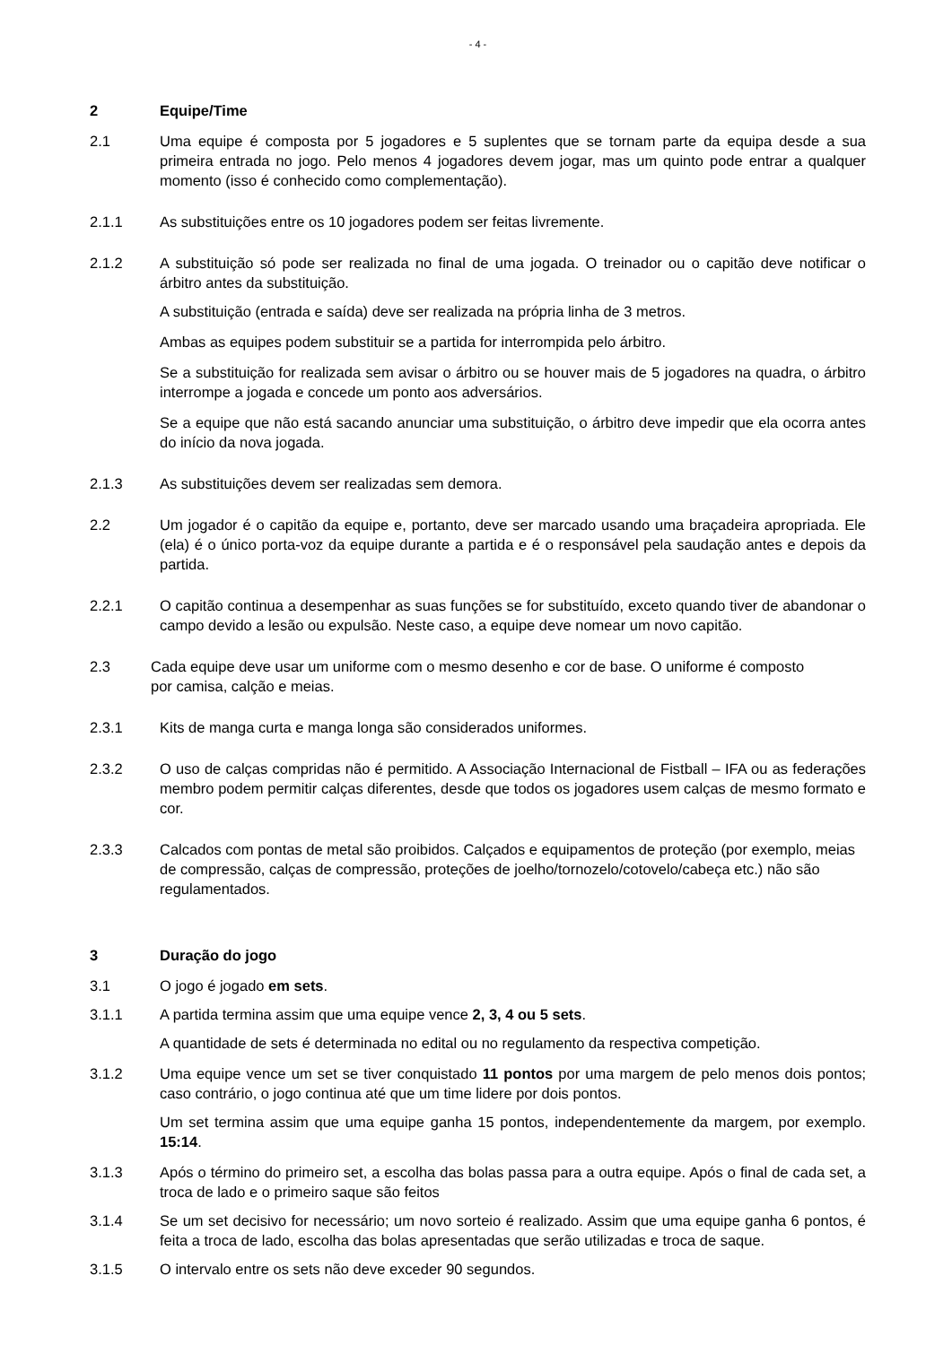- 4 -
2 Equipe/Time
2.1 Uma equipe é composta por 5 jogadores e 5 suplentes que se tornam parte da equipa desde a sua primeira entrada no jogo. Pelo menos 4 jogadores devem jogar, mas um quinto pode entrar a qualquer momento (isso é conhecido como complementação).
2.1.1 As substituições entre os 10 jogadores podem ser feitas livremente.
2.1.2 A substituição só pode ser realizada no final de uma jogada. O treinador ou o capitão deve notificar o árbitro antes da substituição.
A substituição (entrada e saída) deve ser realizada na própria linha de 3 metros.
Ambas as equipes podem substituir se a partida for interrompida pelo árbitro.
Se a substituição for realizada sem avisar o árbitro ou se houver mais de 5 jogadores na quadra, o árbitro interrompe a jogada e concede um ponto aos adversários.
Se a equipe que não está sacando anunciar uma substituição, o árbitro deve impedir que ela ocorra antes do início da nova jogada.
2.1.3 As substituições devem ser realizadas sem demora.
2.2 Um jogador é o capitão da equipe e, portanto, deve ser marcado usando uma braçadeira apropriada. Ele (ela) é o único porta-voz da equipe durante a partida e é o responsável pela saudação antes e depois da partida.
2.2.1 O capitão continua a desempenhar as suas funções se for substituído, exceto quando tiver de abandonar o campo devido a lesão ou expulsão. Neste caso, a equipe deve nomear um novo capitão.
2.3 Cada equipe deve usar um uniforme com o mesmo desenho e cor de base. O uniforme é composto por camisa, calção e meias.
2.3.1 Kits de manga curta e manga longa são considerados uniformes.
2.3.2 O uso de calças compridas não é permitido. A Associação Internacional de Fistball – IFA ou as federações membro podem permitir calças diferentes, desde que todos os jogadores usem calças de mesmo formato e cor.
2.3.3 Calcados com pontas de metal são proibidos. Calçados e equipamentos de proteção (por exemplo, meias de compressão, calças de compressão, proteções de joelho/tornozelo/cotovelo/cabeça etc.) não são regulamentados.
3 Duração do jogo
3.1 O jogo é jogado em sets.
3.1.1 A partida termina assim que uma equipe vence 2, 3, 4 ou 5 sets.
A quantidade de sets é determinada no edital ou no regulamento da respectiva competição.
3.1.2 Uma equipe vence um set se tiver conquistado 11 pontos por uma margem de pelo menos dois pontos; caso contrário, o jogo continua até que um time lidere por dois pontos.
Um set termina assim que uma equipe ganha 15 pontos, independentemente da margem, por exemplo. 15:14.
3.1.3 Após o término do primeiro set, a escolha das bolas passa para a outra equipe. Após o final de cada set, a troca de lado e o primeiro saque são feitos
3.1.4 Se um set decisivo for necessário; um novo sorteio é realizado. Assim que uma equipe ganha 6 pontos, é feita a troca de lado, escolha das bolas apresentadas que serão utilizadas e troca de saque.
3.1.5 O intervalo entre os sets não deve exceder 90 segundos.